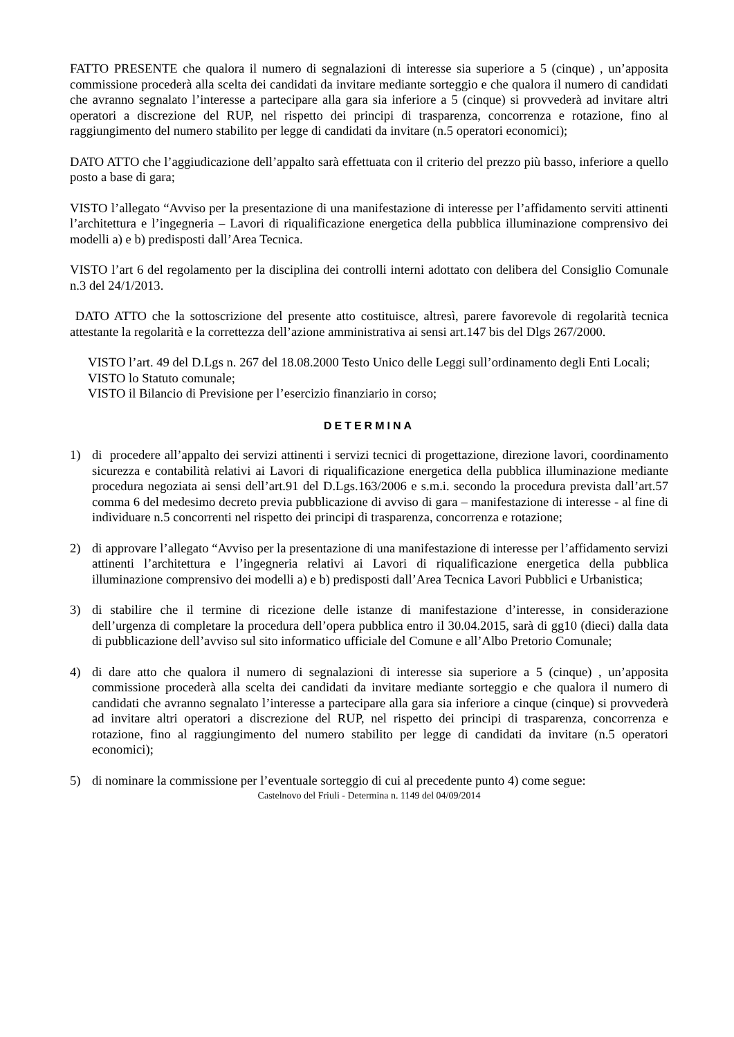FATTO PRESENTE che qualora il numero di segnalazioni di interesse sia superiore a 5 (cinque) , un’apposita commissione procederà alla scelta dei candidati da invitare mediante sorteggio e che qualora il numero di candidati che avranno segnalato l’interesse a partecipare alla gara sia inferiore a 5 (cinque) si provvederà ad invitare altri operatori a discrezione del RUP, nel rispetto dei principi di trasparenza, concorrenza e rotazione, fino al raggiungimento del numero stabilito per legge di candidati da invitare (n.5 operatori economici);
DATO ATTO che l’aggiudicazione dell’appalto sarà effettuata con il criterio del prezzo più basso, inferiore a quello posto a base di gara;
VISTO l’allegato “Avviso per la presentazione di una manifestazione di interesse per l’affidamento serviti attinenti l’architettura e l’ingegneria – Lavori di riqualificazione energetica della pubblica illuminazione comprensivo dei modelli a) e b) predisposti dall’Area Tecnica.
VISTO l’art 6 del regolamento per la disciplina dei controlli interni adottato con delibera del Consiglio Comunale n.3 del 24/1/2013.
DATO ATTO che la sottoscrizione del presente atto costituisce, altresì, parere favorevole di regolarità tecnica attestante la regolarità e la correttezza dell’azione amministrativa ai sensi art.147 bis del Dlgs 267/2000.
VISTO l’art. 49 del D.Lgs n. 267 del 18.08.2000 Testo Unico delle Leggi sull’ordinamento degli Enti Locali;
VISTO lo Statuto comunale;
VISTO il Bilancio di Previsione per l’esercizio finanziario in corso;
DETERMINA
1) di procedere all’appalto dei servizi attinenti i servizi tecnici di progettazione, direzione lavori, coordinamento sicurezza e contabilità relativi ai Lavori di riqualificazione energetica della pubblica illuminazione mediante procedura negoziata ai sensi dell’art.91 del D.Lgs.163/2006 e s.m.i. secondo la procedura prevista dall’art.57 comma 6 del medesimo decreto previa pubblicazione di avviso di gara – manifestazione di interesse - al fine di individuare n.5 concorrenti nel rispetto dei principi di trasparenza, concorrenza e rotazione;
2) di approvare l’allegato “Avviso per la presentazione di una manifestazione di interesse per l’affidamento servizi attinenti l’architettura e l’ingegneria relativi ai Lavori di riqualificazione energetica della pubblica illuminazione comprensivo dei modelli a) e b) predisposti dall’Area Tecnica Lavori Pubblici e Urbanistica;
3) di stabilire che il termine di ricezione delle istanze di manifestazione d’interesse, in considerazione dell’urgenza di completare la procedura dell’opera pubblica entro il 30.04.2015, sarà di gg10 (dieci) dalla data di pubblicazione dell’avviso sul sito informatico ufficiale del Comune e all’Albo Pretorio Comunale;
4) di dare atto che qualora il numero di segnalazioni di interesse sia superiore a 5 (cinque) , un’apposita commissione procederà alla scelta dei candidati da invitare mediante sorteggio e che qualora il numero di candidati che avranno segnalato l’interesse a partecipare alla gara sia inferiore a cinque (cinque) si provvederà ad invitare altri operatori a discrezione del RUP, nel rispetto dei principi di trasparenza, concorrenza e rotazione, fino al raggiungimento del numero stabilito per legge di candidati da invitare (n.5 operatori economici);
5) di nominare la commissione per l’eventuale sorteggio di cui al precedente punto 4) come segue:
Castelnovo del Friuli - Determina n. 1149 del 04/09/2014